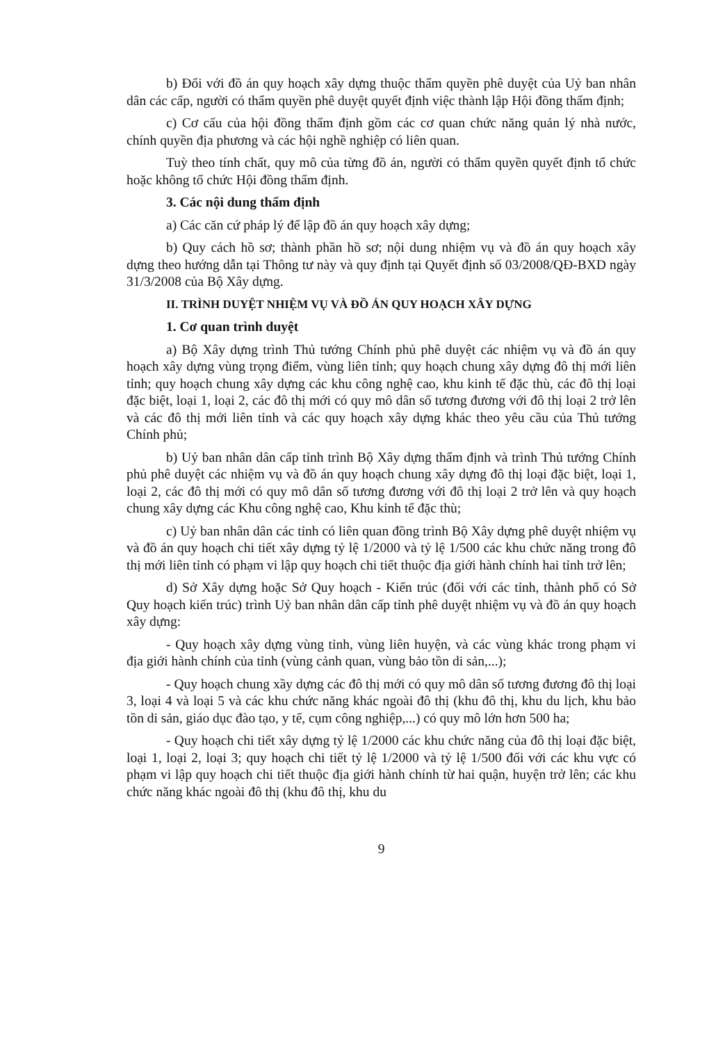b) Đối với đồ án quy hoạch xây dựng thuộc thẩm quyền phê duyệt của Uỷ ban nhân dân các cấp, người có thẩm quyền phê duyệt quyết định việc thành lập Hội đồng thẩm định;
c) Cơ cấu của hội đồng thẩm định gồm các cơ quan chức năng quản lý nhà nước, chính quyền địa phương và các hội nghề nghiệp có liên quan.
Tuỳ theo tính chất, quy mô của từng đồ án, người có thẩm quyền quyết định tổ chức hoặc không tổ chức Hội đồng thẩm định.
3. Các nội dung thẩm định
a) Các căn cứ pháp lý để lập đồ án quy hoạch xây dựng;
b) Quy cách hồ sơ; thành phần hồ sơ; nội dung nhiệm vụ và đồ án quy hoạch xây dựng theo hướng dẫn tại Thông tư này và quy định tại Quyết định số 03/2008/QĐ-BXD ngày 31/3/2008 của Bộ Xây dựng.
II. TRÌNH DUYỆT NHIỆM VỤ VÀ ĐỒ ÁN QUY HOẠCH XÂY DỰNG
1. Cơ quan trình duyệt
a) Bộ Xây dựng trình Thủ tướng Chính phủ phê duyệt các nhiệm vụ và đồ án quy hoạch xây dựng vùng trọng điểm, vùng liên tỉnh; quy hoạch chung xây dựng đô thị mới liên tỉnh; quy hoạch chung xây dựng các khu công nghệ cao, khu kinh tế đặc thù, các đô thị loại đặc biệt, loại 1, loại 2, các đô thị mới có quy mô dân số tương đương với đô thị loại 2 trở lên và các đô thị mới liên tỉnh và các quy hoạch xây dựng khác theo yêu cầu của Thủ tướng Chính phủ;
b) Uỷ ban nhân dân cấp tỉnh trình Bộ Xây dựng thẩm định và trình Thủ tướng Chính phủ phê duyệt các nhiệm vụ và đồ án quy hoạch chung xây dựng đô thị loại đặc biệt, loại 1, loại 2, các đô thị mới có quy mô dân số tương đương với đô thị loại 2 trở lên và quy hoạch chung xây dựng các Khu công nghệ cao, Khu kinh tế đặc thù;
c) Uỷ ban nhân dân các tỉnh có liên quan đồng trình Bộ Xây dựng phê duyệt nhiệm vụ và đồ án quy hoạch chi tiết xây dựng tỷ lệ 1/2000 và tỷ lệ 1/500 các khu chức năng trong đô thị mới liên tỉnh có phạm vi lập quy hoạch chi tiết thuộc địa giới hành chính hai tỉnh trở lên;
d) Sở Xây dựng hoặc Sở Quy hoạch - Kiến trúc (đối với các tỉnh, thành phố có Sở Quy hoạch kiến trúc) trình Uỷ ban nhân dân cấp tỉnh phê duyệt nhiệm vụ và đồ án quy hoạch xây dựng:
- Quy hoạch xây dựng vùng tỉnh, vùng liên huyện, và các vùng khác trong phạm vi địa giới hành chính của tỉnh (vùng cảnh quan, vùng bảo tồn di sản,...);
- Quy hoạch chung xầy dựng các đô thị mới có quy mô dân số tương đương đô thị loại 3, loại 4 và loại 5 và các khu chức năng khác ngoài đô thị (khu đô thị, khu du lịch, khu bảo tồn di sản, giáo dục đào tạo, y tế, cụm công nghiệp,...) có quy mô lớn hơn 500 ha;
- Quy hoạch chi tiết xây dựng tỷ lệ 1/2000 các khu chức năng của đô thị loại đặc biệt, loại 1, loại 2, loại 3; quy hoạch chi tiết tỷ lệ 1/2000 và tỷ lệ 1/500 đối với các khu vực có phạm vi lập quy hoạch chi tiết thuộc địa giới hành chính từ hai quận, huyện trở lên; các khu chức năng khác ngoài đô thị (khu đô thị, khu du
9